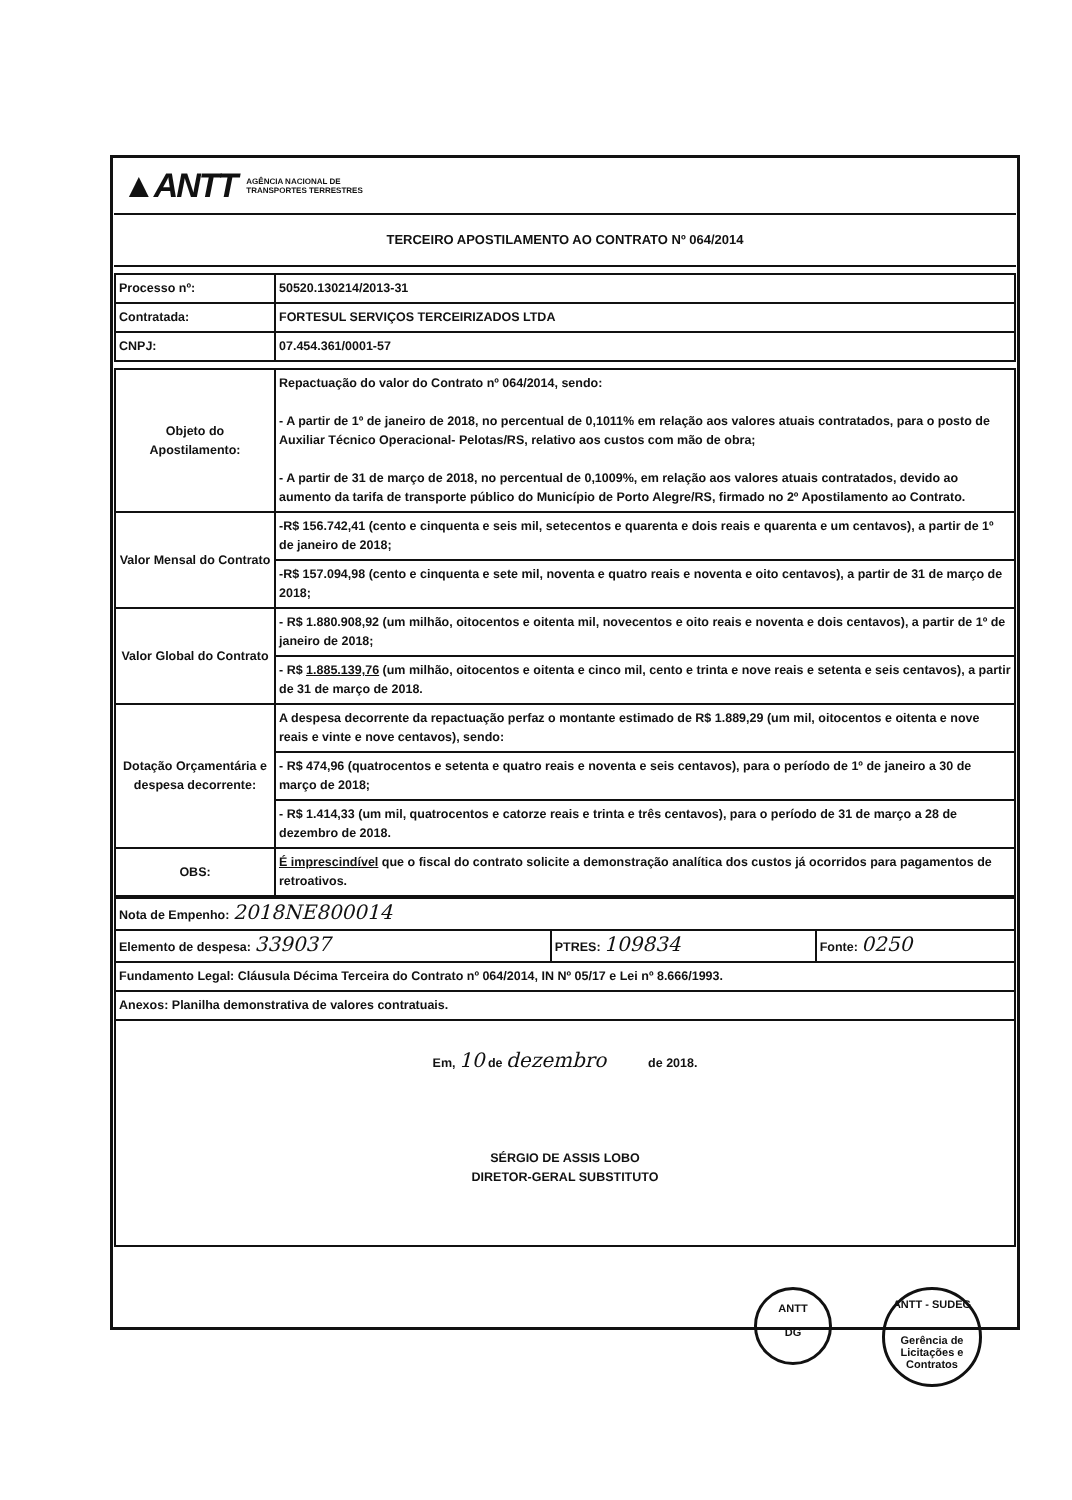▲ANTT AGÊNCIA NACIONAL DE
TRANSPORTES TERRESTRES
TERCEIRO APOSTILAMENTO AO CONTRATO Nº 064/2014
| Processo nº: | 50520.130214/2013-31 |
| Contratada: | FORTESUL SERVIÇOS TERCEIRIZADOS LTDA |
| CNPJ: | 07.454.361/0001-57 |
| Objeto do Apostilamento: | Repactuação do valor do Contrato nº 064/2014, sendo: - A partir de 1º de janeiro de 2018, no percentual de 0,1011% em relação aos valores atuais contratados, para o posto de Auxiliar Técnico Operacional- Pelotas/RS, relativo aos custos com mão de obra; - A partir de 31 de março de 2018, no percentual de 0,1009%, em relação aos valores atuais contratados, devido ao aumento da tarifa de transporte público do Município de Porto Alegre/RS, firmado no 2º Apostilamento ao Contrato. |
| Valor Mensal do Contrato | -R$ 156.742,41 (cento e cinquenta e seis mil, setecentos e quarenta e dois reais e quarenta e um centavos), a partir de 1º de janeiro de 2018; |
| | -R$ 157.094,98 (cento e cinquenta e sete mil, noventa e quatro reais e noventa e oito centavos), a partir de 31 de março de 2018; |
| Valor Global do Contrato | - R$ 1.880.908,92 (um milhão, oitocentos e oitenta mil, novecentos e oito reais e noventa e dois centavos), a partir de 1º de janeiro de 2018; |
| | - R$ 1.885.139,76 (um milhão, oitocentos e oitenta e cinco mil, cento e trinta e nove reais e setenta e seis centavos), a partir de 31 de março de 2018. |
| Dotação Orçamentária e despesa decorrente: | A despesa decorrente da repactuação perfaz o montante estimado de R$ 1.889,29 (um mil, oitocentos e oitenta e nove reais e vinte e nove centavos), sendo: |
| | - R$ 474,96 (quatrocentos e setenta e quatro reais e noventa e seis centavos), para o período de 1º de janeiro a 30 de março de 2018; |
| | - R$ 1.414,33 (um mil, quatrocentos e catorze reais e trinta e três centavos), para o período de 31 de março a 28 de dezembro de 2018. |
| OBS: | É imprescindível que o fiscal do contrato solicite a demonstração analítica dos custos já ocorridos para pagamentos de retroativos. |
| Nota de Empenho: 2018NE800014 | | |
| Elemento de despesa: 339037 | PTRES: 109834 | Fonte: 0250 |
| Fundamento Legal: Cláusula Décima Terceira do Contrato nº 064/2014, IN Nº 05/17 e Lei nº 8.666/1993. | | |
| Anexos: Planilha demonstrativa de valores contratuais. | | |
| Em, 10 de dezembro de 2018. SÉRGIO DE ASSIS LOBO DIRETOR-GERAL SUBSTITUTO | | |
ANTT
DG
ANTT - SUDEG
Gerência de Licitações e Contratos